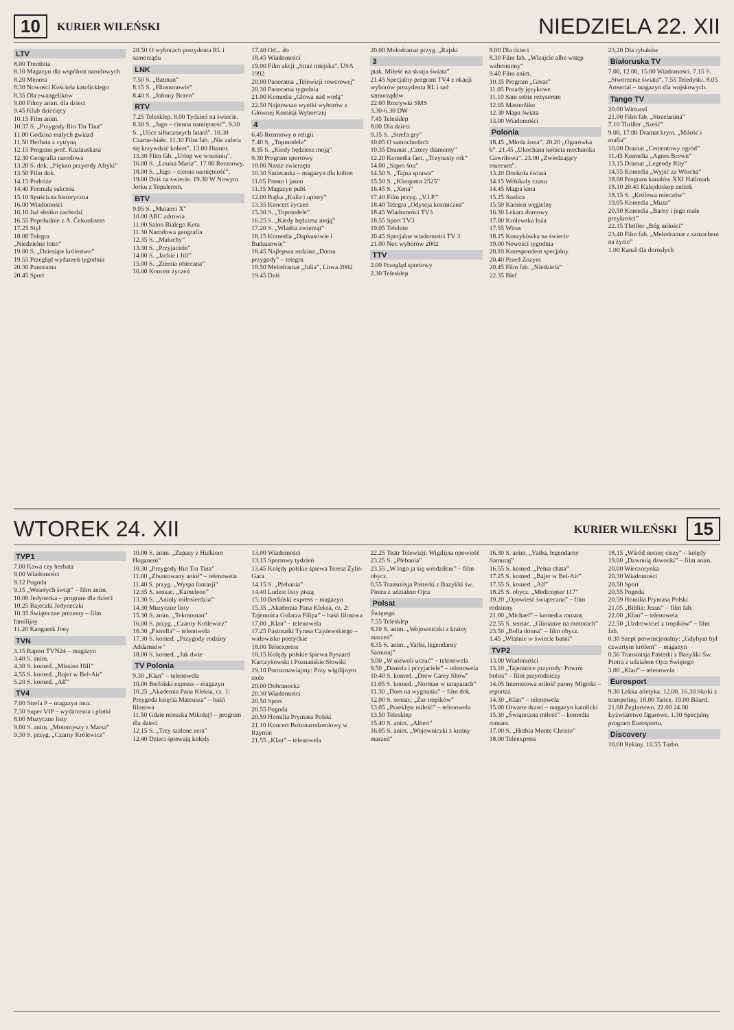10 KURIER WILEŃSKI
NIEDZIELA 22. XII
LTV
8.00 Trembita
8.10 Magazyn dla wspólnot narodowych
8.20 Menora
8.30 Nowości Kościoła katolickiego
8.35 Dla ewangelików
9.00 Filmy anim. dla dzieci
9.45 Klub dziecięcy
10.15 Film anim.
10.37 S. „Przygody Rin Tin Tina”
11.00 Godzina małych gwiazd
11.50 Herbata z cytryną
12.15 Program prof. Kazlauskasa
12.30 Geografia narodowa
13.20 S. dok. „Piękno przyrody Afryki”
13.50 Film dok.
14.15 Podróże
14.40 Formuła sukcesu
15.10 Spuścizna historyczna
16.00 Wiadomości
16.10 Już słońko zachodzi
16.55 Popołudnie z A. Čekuolisem
17.25 Styl
18.00 Telegra
„Niedzielne lotto”
19.00 S. „Dziesiąte królestwo”
19.55 Przegląd wydarzeń tygodnia
20.30 Panorama
20.45 Sport
20.50 O wyborach prezydenta RL i samorządu
LNK
7.50 S. „Batman”
8.15 S. „Flinstonowie”
8.40 S. „Johnny Bravo”
RTV
7.25 Telesklep. 8.00 Tydzień na świecie. 8.30 S. „Jago – cienna namiętność”. 9.30 S. „Ulice siłtuczonych latarń”. 10.30 Czarne-białe. 11.30 Film fab. „Nie zaleca się krzywdzić kobiet”. 13.00 Humor. 13.30 Film fab. „Urlop we wrześniu”. 16.00 S. „Louisa Maria”. 17.00 Rozmowy. 18.00 S. „Jago – cienna namiętność”. 19.00 Dziś na świecie. 19.30 W Nowym Jorku z Topalerem.
BTV
9.05 S. „Mutanci X”
10.00 ABC zdrowia
11.00 Salon Białego Kota
11.30 Narodowa geografia
12.35 S. „Maluchy”
13.30 S. „Przyjaciele”
14.00 S. „Jackie i Jill”
15.00 S. „Ziemia obiecana”
16.00 Koncert życzeń
17.40 Od... do
18.45 Wiadomości
19.00 Film akcji „Straż miejska”, USA 1992
20.00 Panorama „Telewizji rowerowej”
20.30 Panorama tygodnia
21.00 Komedia „Głowa nad wodą”
22.50 Najnowsze wyniki wyborów z Głównej Komisji Wyborczej
4
6.45 Rozmowy o religii
7.40 S. „Topmodele”
8.35 S. „Kiedy będziesz moją”
9.30 Program sportowy
10.00 Nasze zwierzęta
10.30 Śmietanka – magazyn dla kobiet
11.05 Prosto i jasno
11.35 Magazyn publ.
12.00 Bajka „Kalia i upiory”
13.35 Koncert życzeń
15.30 S. „Topmodele”
16.25 S. „Kiedy będziesz moją”
17.20 S. „Władca zwierząt”
18.15 Komedia „Dapkusowie i Butkusowie”
18.45 Najlepsza rodzina „Domu przygody” – telegra
18.50 Melodramat „Julia”, Litwa 2002
19.45 Dziś
20.00 Melodramat przyg. „Rajski
3
ptak. Miłość na skraju świata”
21.45 Specjalny program TV4 z okazji wyborów prezydenta RL i rad samorządów
22.00 Rozrywki SMS
3.30-6.30 DW
7.45 Telesklep
8.00 Dla dzieci
9.35 S. „Strefa gry”
10.05 O samochodach
10.35 Dramat „Cztery diamenty”
12.20 Komedia fant. „Trzynasty rok”
14.00 „Sapro šou”
14.50 S. „Tajna sprawa”
15.50 S. „Kleopatra 2525”
16.45 S. „Xena”
17.40 Film przyg. „V.I.P.”
18.40 Telegra „Odyseja kosmiczna”
18.45 Wiadomości TV3
18.55 Sport TV3
19.05 Teleloto
20.45 Specjalne wiadomości TV 3
21.00 Noc wyborów 2002
TTV
2.00 Przegląd sportowy
2.30 Telesklep
8.00 Dla dzieci
8.30 Film fab. „Wizajcie albo wstęp wzbroniony”
9.40 Film anim.
10.35 Program „Geras”
11.05 Porady językowe
11.10 Sam sobie reżyserem
12.05 Masteržiko
12.30 Mapa świata
13.00 Wiadomości
Polonia
18.45 „Młoda żona”. 20.20 „Ogarówka 6”. 21.45 „Ukochana kobieta mechanika Gawriłowa”. 23.00 „Zwiedzający muzeum”.
13.20 Dookoła świata
14.15 Wehikuły czasu
14.45 Magia kina
15.25 Szolica
15.50 Kamień węgielny
16.30 Lekarz domowy
17.00 Królewska loża
17.55 Wirus
18.25 Koszykówka na świecie
19.00 Nowości tygodnia
20.10 Korespondent specjalny
20.40 Przed Zozym
20.45 Film fab. „Niedziela”
22.35 Bief
23.20 Dla rybaków
Białoruska TV
7.00, 12.00, 15.00 Wiadomości. 7.15 S. „Stworzenie świata”. 7.55 Teledyski. 8.05 Artserial – magazyn dla wojskowych.
Tango TV
20.00 Wirtuozi
21.00 Film fab. „Strzelanina”
7.10 Thriller „Sześć”
9.00, 17.00 Dramat krym. „Miłość i mafia”
10.00 Dramat „Cementowy ogród”
11.45 Komedia „Agnes Brown”
13.15 Dramat „Legendy Rity”
14.55 Komedia „Wyjść za Włocha”
18.00 Program kanałów XXI Hallmark
18.10 20.45 Kalejdoskop zniżek
18.15 S. „Królowa mieczów”
19.05 Komedia „Muza”
20.50 Komedia „Barny i jego małe przykrości”
22.15 Thriller „Bóg miłości”
23.40 Film fab. „Melodramat z zamachem na życie”
1.00 Kanał dla dorosłych
WTOREK 24. XII
KURIER WILEŃSKI 15
TVP1
7.00 Kawa czy herbata
9.00 Wiadomości
9.12 Pogoda
9.15 „Wesołych świąt” – film anim.
10.00 Jedynecka – program dla dzieci
10.25 Bajeczki Jedyneczki
10.35 Świąteczne prezenty – film familijny
11.20 Kangurek Joey
TVN
3.15 Raport TVN24 – magazyn
3.40 S. anim.
4.30 S. komed. „Mission Hill”
4.55 S. komed. „Bajer w Bel-Air”
5.20 S. komed. „Alf”
TV4
7.00 Strefa P – magazyn muz.
7.30 Super VIP – wydarzenia i plotki
8.00 Muzyczne listy
9.00 S. anim. „Motomyszy z Marsa”
9.30 S. przyg. „Czarny Królewicz”
10.00 S. anim. „Zapasy z Hulkiem Hoganem”
10.30 „Przygody Rin Tin Tina”
11.00 „Zbuntowany anioł” – telenowela
11.40 S. przyg. „Wyspa fantazji”
12.35 S. sensac. „Kameleon”
13.30 S. „Anioły miłosierdzia”
14.30 Muzyczne listy
15.30 S. anim. „Tekmoman”
16.00 S. przyg. „Czarny Królewicz”
16.30 „Fiorella” – telenowela
17.30 S. komed. „Przygody rodziny Addamsów”
18.00 S. komed. „Jak dwie
TV Polonia
9.30 „Klan” – telenowela
10.00 Berliński express – magazyn
10.25 „Akademia Pana Kleksa, cz. 1: Przygoda księcia Mateusza” – baśń filmowa
11.50 Gdzie mieszka Mikołaj? – program dla dzieci
12.15 S. „Trzy szalone zera”
12.40 Dzieci śpiewają kolędy
13.00 Wiadomości
13.15 Sportowy tydzień
13.45 Kolędy polskie śpiewa Teresa Żylis-Gara
14.15 S. „Plebania”
14.40 Ludzie listy piszą
15.10 Berliński express – magazyn
15.35 „Akademia Pana Kleksa, cz. 2: Tajemnica Golarza Filipa” – baśń filmowa
17.00 „Klan” – telenowela
17.25 Pastorałki Tyrusa Czyżewskiego – widowisko poetyckie
18.00 Teleexpress
18.15 Kolędy polskie śpiewa Ryszard Karczykowski i Poznańskie Słowiki
19.10 Porozmawiajmy: Przy wigilijnym stole
20.00 Dobranocka
20.30 Wiadomości
20.50 Sport
20.55 Pogoda
20.59 Homilia Prymasa Polski
21.10 Koncert Bożonarodzeniowy w Rzymie
21.55 „Klan” – telenowela
22.25 Teatr Telewizji: Wigilijna opowieść
23.25 S. „Plebania”
23.55 „W logo ja się wrodziłem” – film obycz.
0.55 Transmisja Pasterki z Bazyliki św. Piotra z udziałem Ojca
Polsat
Świętego
7.55 Telesklep
8.10 S. anim. „Wojowniczki z krainy marzeń”
8.35 S. anim. „Yaiba, legendarny Samuraj”
9.00 „W niewoli uczuć” – telenowela
9.50 „Daniela i przyjaciele” – telenowela
10.40 S. komed. „Drew Carey Show”
11.05 S. komed. „Norman w tarapatach”
11.30 „Dom na wygnaniu” – film dok.
12.00 S. sensac. „Żar tropików”
13.05 „Przeklęta miłość” – telenowela
13.50 Telesklep
15.40 S. anim. „Albert”
16.05 S. anim. „Wojowniczki z krainy marzeń”
16.30 S. anim. „Yaiba, legendarny Samuraj”
16.55 S. komed. „Pełna chata”
17.25 S. komed. „Bajer w Bel-Air”
17.55 S. komed. „Alf”
18.25 S. obycz. „Medicopter 117”
19.20 „Opowieść świąteczna” – film rodzinny
21.00 „Michael” – komedia romant.
22.55 S. sensac. „Glinianze na motorach”
23.50 „Bella donna” – film obycz.
1.45 „Właśnie w świecie baśni”
TVP2
13.00 Wiadomości
13.10 „Tajemnice przyrody: Powrót bobra” – film przyrodniczy
14.05 Internetowa miłość panny Migotki – reportaż
14.30 „Klan” – telenowela
15.00 Otwarte drzwi – magazyn katolicki
15.30 „Świąteczna miłość” – komedia romant.
17.00 S. „Hrabia Monte Christo”
18.00 Teleexpress
18.15 „Wśród nocnej ciszy” – kolędy
19.00 „Dzwonią dzwonki” – film anim.
20.00 Wieczorynka
20.30 Wiadomości
20.50 Sport
20.55 Pogoda
20.59 Homilia Prymasa Polski
21.05 „Biblia: Jezus” – film fab.
22.00 „Klan” – telenowela
22.50 „Uzdrowiciel z tropików” – film fab.
0.30 Szept prowincjonalny: „Gdybym był czwartym królem” – magazyn
0.56 Transmisja Pasterki z Bazyliki Św. Piotra z udziałem Ojca Świętego
3.00 „Klan” – telenowela
Eurosport
9.30 Lekka atletyka. 12.00, 16.30 Skoki z trampoliny. 18.00 Tańce. 19.00 Bilard. 21.00 Żeglarstwo. 22.00 24.00 Łyżwiarstwo figurowe. 1.30 Specjalny program Eurosportu.
Discovery
10.00 Rekiny. 10.55 Turbo.